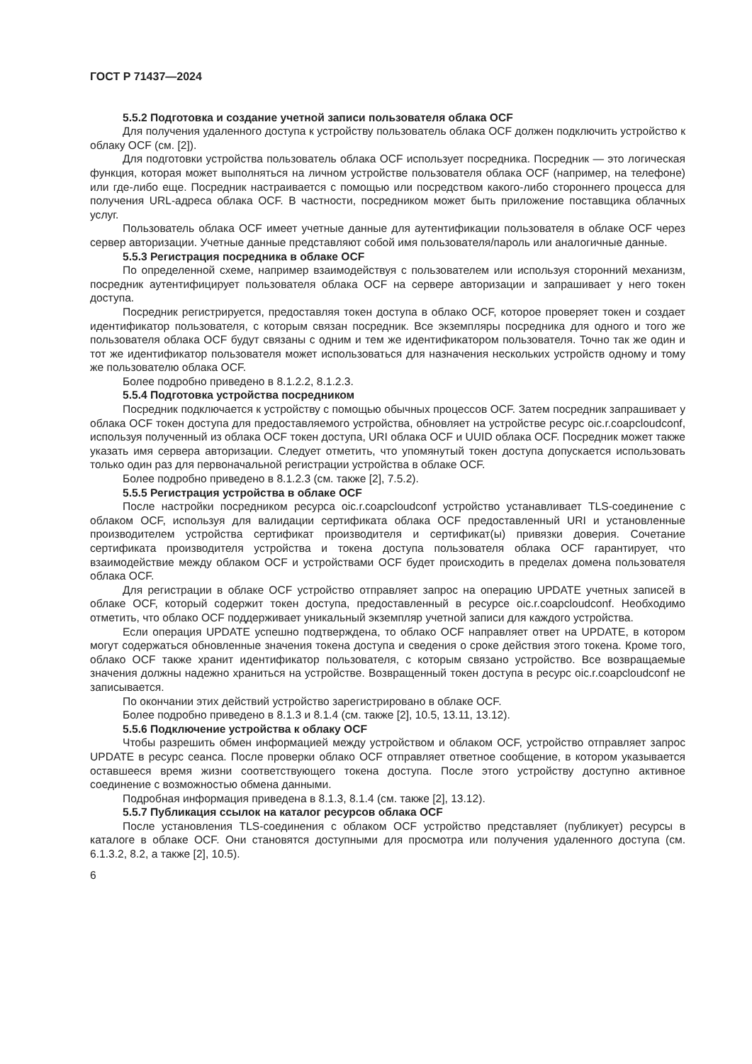ГОСТ Р 71437—2024
5.5.2 Подготовка и создание учетной записи пользователя облака OCF
Для получения удаленного доступа к устройству пользователь облака OCF должен подключить устройство к облаку OCF (см. [2]).
Для подготовки устройства пользователь облака OCF использует посредника. Посредник — это логическая функция, которая может выполняться на личном устройстве пользователя облака OCF (например, на телефоне) или где-либо еще. Посредник настраивается с помощью или посредством какого-либо стороннего процесса для получения URL-адреса облака OCF. В частности, посредником может быть приложение поставщика облачных услуг.
Пользователь облака OCF имеет учетные данные для аутентификации пользователя в облаке OCF через сервер авторизации. Учетные данные представляют собой имя пользователя/пароль или аналогичные данные.
5.5.3 Регистрация посредника в облаке OCF
По определенной схеме, например взаимодействуя с пользователем или используя сторонний механизм, посредник аутентифицирует пользователя облака OCF на сервере авторизации и запрашивает у него токен доступа.
Посредник регистрируется, предоставляя токен доступа в облако OCF, которое проверяет токен и создает идентификатор пользователя, с которым связан посредник. Все экземпляры посредника для одного и того же пользователя облака OCF будут связаны с одним и тем же идентификатором пользователя. Точно так же один и тот же идентификатор пользователя может использоваться для назначения нескольких устройств одному и тому же пользователю облака OCF.
Более подробно приведено в 8.1.2.2, 8.1.2.3.
5.5.4 Подготовка устройства посредником
Посредник подключается к устройству с помощью обычных процессов OCF. Затем посредник запрашивает у облака OCF токен доступа для предоставляемого устройства, обновляет на устройстве ресурс oic.r.coapcloudconf, используя полученный из облака OCF токен доступа, URI облака OCF и UUID облака OCF. Посредник может также указать имя сервера авторизации. Следует отметить, что упомянутый токен доступа допускается использовать только один раз для первоначальной регистрации устройства в облаке OCF.
Более подробно приведено в 8.1.2.3 (см. также [2], 7.5.2).
5.5.5 Регистрация устройства в облаке OCF
После настройки посредником ресурса oic.r.coapcloudconf устройство устанавливает TLS-соединение с облаком OCF, используя для валидации сертификата облака OCF предоставленный URI и установленные производителем устройства сертификат производителя и сертификат(ы) привязки доверия. Сочетание сертификата производителя устройства и токена доступа пользователя облака OCF гарантирует, что взаимодействие между облаком OCF и устройствами OCF будет происходить в пределах домена пользователя облака OCF.
Для регистрации в облаке OCF устройство отправляет запрос на операцию UPDATE учетных записей в облаке OCF, который содержит токен доступа, предоставленный в ресурсе oic.r.coapcloudconf. Необходимо отметить, что облако OCF поддерживает уникальный экземпляр учетной записи для каждого устройства.
Если операция UPDATE успешно подтверждена, то облако OCF направляет ответ на UPDATE, в котором могут содержаться обновленные значения токена доступа и сведения о сроке действия этого токена. Кроме того, облако OCF также хранит идентификатор пользователя, с которым связано устройство. Все возвращаемые значения должны надежно храниться на устройстве. Возвращенный токен доступа в ресурс oic.r.coapcloudconf не записывается.
По окончании этих действий устройство зарегистрировано в облаке OCF.
Более подробно приведено в 8.1.3 и 8.1.4 (см. также [2], 10.5, 13.11, 13.12).
5.5.6 Подключение устройства к облаку OCF
Чтобы разрешить обмен информацией между устройством и облаком OCF, устройство отправляет запрос UPDATE в ресурс сеанса. После проверки облако OCF отправляет ответное сообщение, в котором указывается оставшееся время жизни соответствующего токена доступа. После этого устройству доступно активное соединение с возможностью обмена данными.
Подробная информация приведена в 8.1.3, 8.1.4 (см. также [2], 13.12).
5.5.7 Публикация ссылок на каталог ресурсов облака OCF
После установления TLS-соединения с облаком OCF устройство представляет (публикует) ресурсы в каталоге в облаке OCF. Они становятся доступными для просмотра или получения удаленного доступа (см. 6.1.3.2, 8.2, а также [2], 10.5).
6